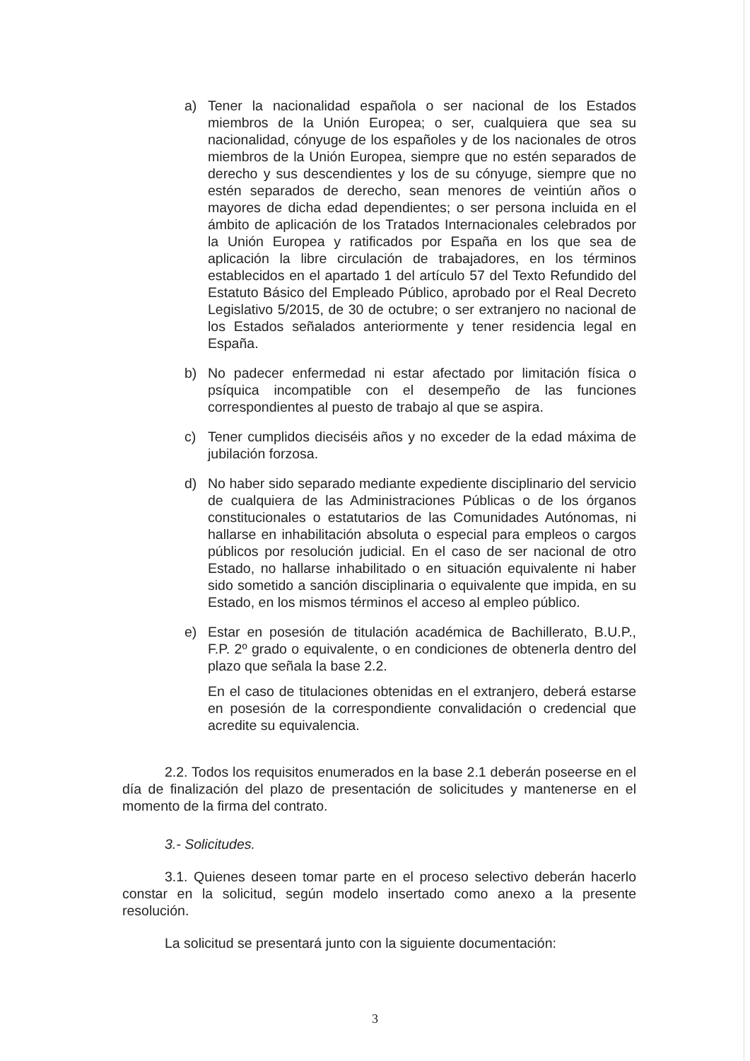a) Tener la nacionalidad española o ser nacional de los Estados miembros de la Unión Europea; o ser, cualquiera que sea su nacionalidad, cónyuge de los españoles y de los nacionales de otros miembros de la Unión Europea, siempre que no estén separados de derecho y sus descendientes y los de su cónyuge, siempre que no estén separados de derecho, sean menores de veintiún años o mayores de dicha edad dependientes; o ser persona incluida en el ámbito de aplicación de los Tratados Internacionales celebrados por la Unión Europea y ratificados por España en los que sea de aplicación la libre circulación de trabajadores, en los términos establecidos en el apartado 1 del artículo 57 del Texto Refundido del Estatuto Básico del Empleado Público, aprobado por el Real Decreto Legislativo 5/2015, de 30 de octubre; o ser extranjero no nacional de los Estados señalados anteriormente y tener residencia legal en España.
b) No padecer enfermedad ni estar afectado por limitación física o psíquica incompatible con el desempeño de las funciones correspondientes al puesto de trabajo al que se aspira.
c) Tener cumplidos dieciséis años y no exceder de la edad máxima de jubilación forzosa.
d) No haber sido separado mediante expediente disciplinario del servicio de cualquiera de las Administraciones Públicas o de los órganos constitucionales o estatutarios de las Comunidades Autónomas, ni hallarse en inhabilitación absoluta o especial para empleos o cargos públicos por resolución judicial. En el caso de ser nacional de otro Estado, no hallarse inhabilitado o en situación equivalente ni haber sido sometido a sanción disciplinaria o equivalente que impida, en su Estado, en los mismos términos el acceso al empleo público.
e) Estar en posesión de titulación académica de Bachillerato, B.U.P., F.P. 2º grado o equivalente, o en condiciones de obtenerla dentro del plazo que señala la base 2.2.
En el caso de titulaciones obtenidas en el extranjero, deberá estarse en posesión de la correspondiente convalidación o credencial que acredite su equivalencia.
2.2. Todos los requisitos enumerados en la base 2.1 deberán poseerse en el día de finalización del plazo de presentación de solicitudes y mantenerse en el momento de la firma del contrato.
3.- Solicitudes.
3.1. Quienes deseen tomar parte en el proceso selectivo deberán hacerlo constar en la solicitud, según modelo insertado como anexo a la presente resolución.
La solicitud se presentará junto con la siguiente documentación:
3